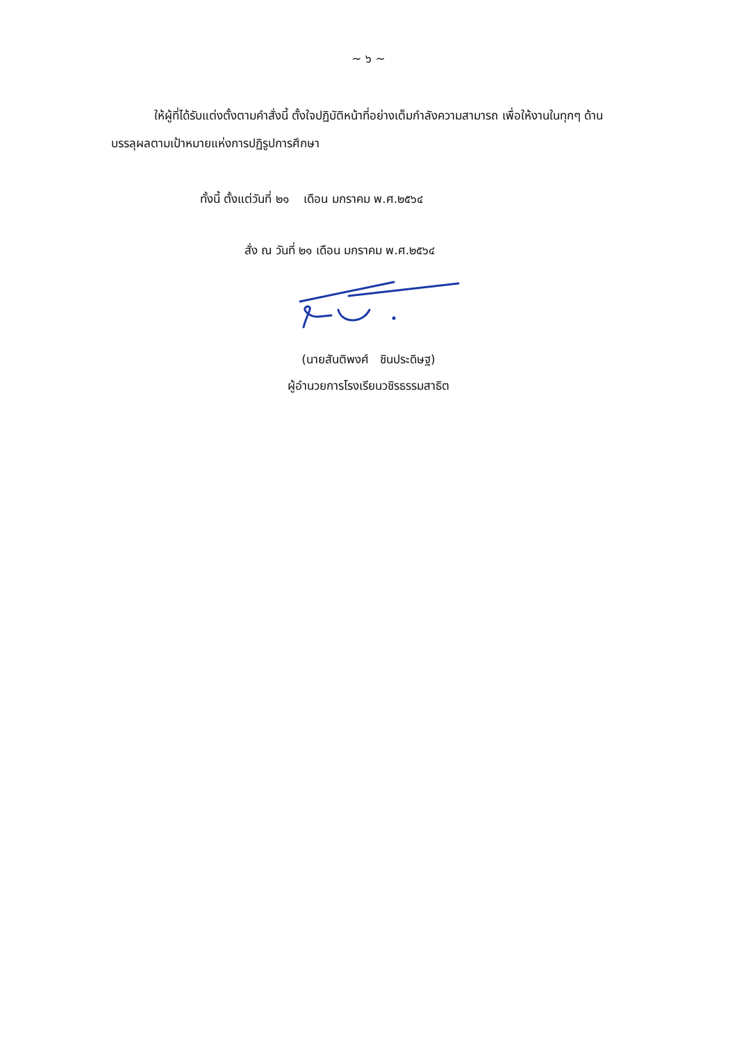~ ๖ ~
ให้ผู้ที่ได้รับแต่งตั้งตามคำสั่งนี้ ตั้งใจปฏิบัติหน้าที่อย่างเต็มกำลังความสามารถ เพื่อให้งานในทุกๆ ด้านบรรลุผลตามเป้าหมายแห่งการปฏิรูปการศึกษา
ทั้งนี้ ตั้งแต่วันที่ ๒๑ เดือน มกราคม พ.ศ.๒๕๖๔
สั่ง ณ วันที่ ๒๑ เดือน มกราคม พ.ศ.๒๕๖๔
(นายสันติพงศ์ ชินประดิษฐ)
ผู้อำนวยการโรงเรียนวชิรธรรมสาธิต